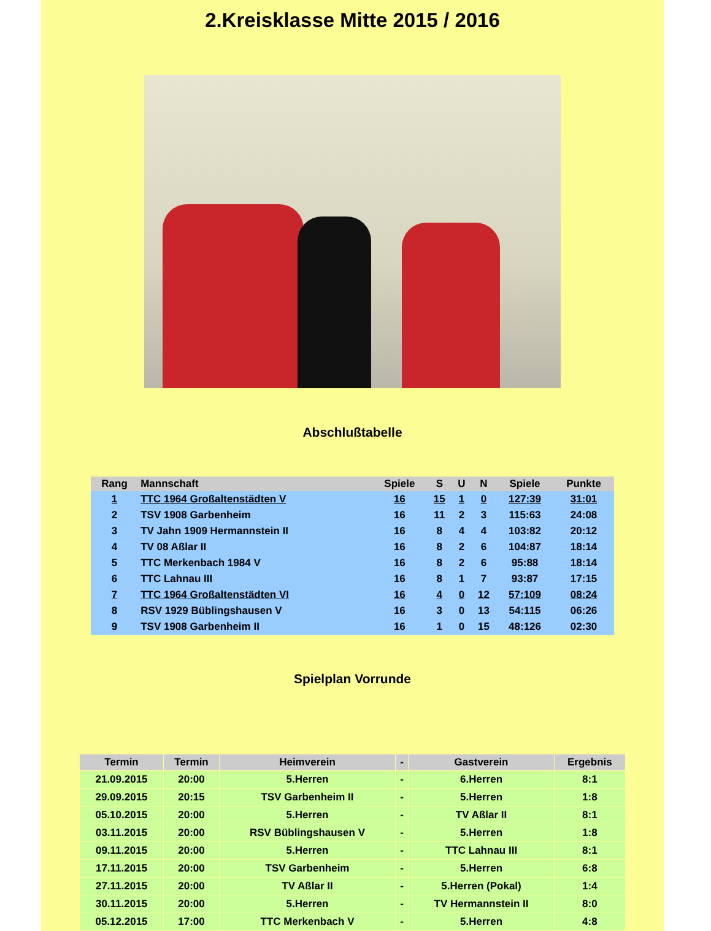2.Kreisklasse Mitte 2015 / 2016
Abschlußtabelle
| Rang | Mannschaft | Spiele | S | U | N | Spiele | Punkte |
| --- | --- | --- | --- | --- | --- | --- | --- |
| 1 | TTC 1964 Großaltenstädten V | 16 | 15 | 1 | 0 | 127:39 | 31:01 |
| 2 | TSV 1908 Garbenheim | 16 | 11 | 2 | 3 | 115:63 | 24:08 |
| 3 | TV Jahn 1909 Hermannstein II | 16 | 8 | 4 | 4 | 103:82 | 20:12 |
| 4 | TV 08 Aßlar II | 16 | 8 | 2 | 6 | 104:87 | 18:14 |
| 5 | TTC Merkenbach 1984 V | 16 | 8 | 2 | 6 | 95:88 | 18:14 |
| 6 | TTC Lahnau III | 16 | 8 | 1 | 7 | 93:87 | 17:15 |
| 7 | TTC 1964 Großaltenstädten VI | 16 | 4 | 0 | 12 | 57:109 | 08:24 |
| 8 | RSV 1929 Büblingshausen V | 16 | 3 | 0 | 13 | 54:115 | 06:26 |
| 9 | TSV 1908 Garbenheim II | 16 | 1 | 0 | 15 | 48:126 | 02:30 |
Spielplan Vorrunde
| Termin | Termin | Heimverein | - | Gastverein | Ergebnis |
| --- | --- | --- | --- | --- | --- |
| 21.09.2015 | 20:00 | 5.Herren | - | 6.Herren | 8:1 |
| 29.09.2015 | 20:15 | TSV Garbenheim II | - | 5.Herren | 1:8 |
| 05.10.2015 | 20:00 | 5.Herren | - | TV Aßlar II | 8:1 |
| 03.11.2015 | 20:00 | RSV Büblingshausen V | - | 5.Herren | 1:8 |
| 09.11.2015 | 20:00 | 5.Herren | - | TTC Lahnau III | 8:1 |
| 17.11.2015 | 20:00 | TSV Garbenheim | - | 5.Herren | 6:8 |
| 27.11.2015 | 20:00 | TV Aßlar II | - | 5.Herren (Pokal) | 1:4 |
| 30.11.2015 | 20:00 | 5.Herren | - | TV Hermannstein II | 8:0 |
| 05.12.2015 | 17:00 | TTC Merkenbach V | - | 5.Herren | 4:8 |